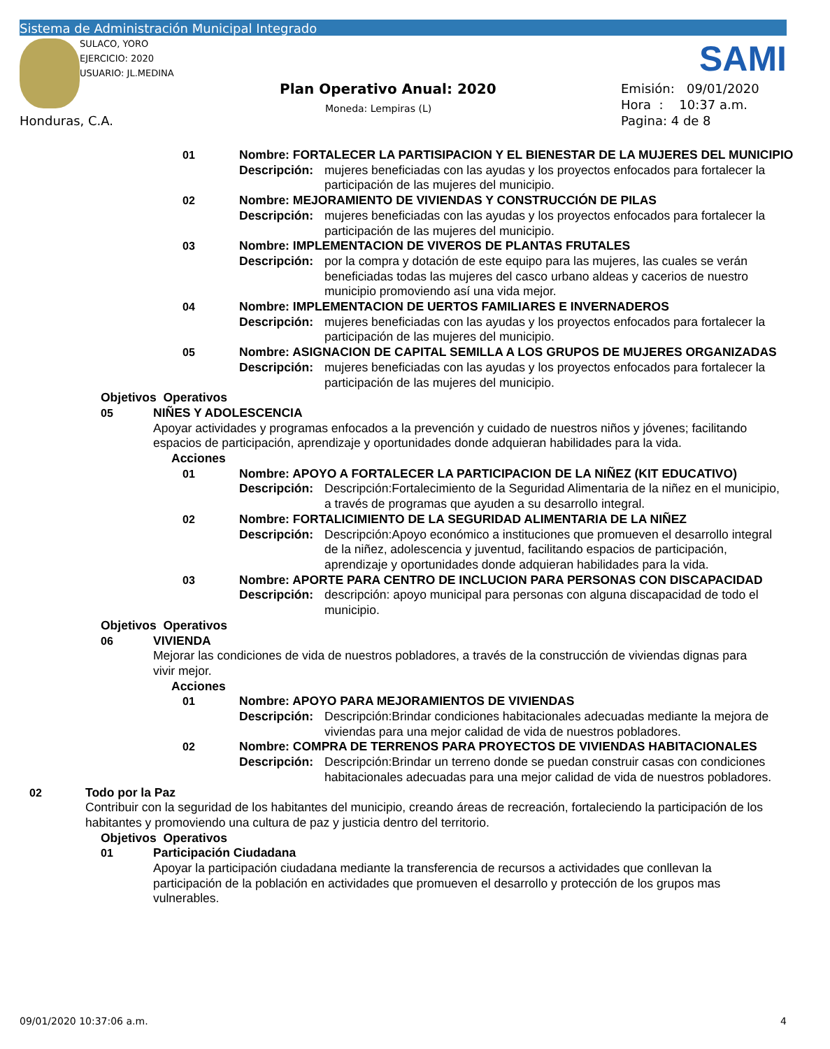Sistema de Administración Municipal Integrado
SULACO, YORO
EJERCICIO: 2020
USUARIO: JL.MEDINA
SAMI
Plan Operativo Anual: 2020
Moneda: Lempiras (L)
Emisión: 09/01/2020
Hora : 10:37 a.m.
Pagina: 4 de 8
Honduras, C.A.
01 Nombre: FORTALECER LA PARTISIPACION Y EL BIENESTAR DE LA MUJERES DEL MUNICIPIO
Descripción: mujeres beneficiadas con las ayudas y los proyectos enfocados para fortalecer la participación de las mujeres del municipio.
02 Nombre: MEJORAMIENTO DE VIVIENDAS Y CONSTRUCCIÓN DE PILAS
Descripción: mujeres beneficiadas con las ayudas y los proyectos enfocados para fortalecer la participación de las mujeres del municipio.
03 Nombre: IMPLEMENTACION DE VIVEROS DE PLANTAS FRUTALES
Descripción: por la compra y dotación de este equipo para las mujeres, las cuales se verán beneficiadas todas las mujeres del casco urbano aldeas y cacerios de nuestro municipio promoviendo así una vida mejor.
04 Nombre: IMPLEMENTACION DE UERTOS FAMILIARES E INVERNADEROS
Descripción: mujeres beneficiadas con las ayudas y los proyectos enfocados para fortalecer la participación de las mujeres del municipio.
05 Nombre: ASIGNACION DE CAPITAL SEMILLA A LOS GRUPOS DE MUJERES ORGANIZADAS
Descripción: mujeres beneficiadas con las ayudas y los proyectos enfocados para fortalecer la participación de las mujeres del municipio.
Objetivos Operativos
05 NIÑES Y ADOLESCENCIA
Apoyar actividades y programas enfocados a la prevención y cuidado de nuestros niños y jóvenes; facilitando espacios de participación, aprendizaje y oportunidades donde adquieran habilidades para la vida.
Acciones
01 Nombre: APOYO A FORTALECER LA PARTICIPACION DE LA NIÑEZ (KIT EDUCATIVO)
Descripción: Descripción:Fortalecimiento de la Seguridad Alimentaria de la niñez en el municipio, a través de programas que ayuden a su desarrollo integral.
02 Nombre: FORTALICIMIENTO DE LA SEGURIDAD ALIMENTARIA DE LA NIÑEZ
Descripción: Descripción:Apoyo económico a instituciones que promueven el desarrollo integral de la niñez, adolescencia y juventud, facilitando espacios de participación, aprendizaje y oportunidades donde adquieran habilidades para la vida.
03 Nombre: APORTE PARA CENTRO DE INCLUCION PARA PERSONAS CON DISCAPACIDAD
Descripción: descripción: apoyo municipal para personas con alguna discapacidad de todo el municipio.
Objetivos Operativos
06 VIVIENDA
Mejorar las condiciones de vida de nuestros pobladores, a través de la construcción de viviendas dignas para vivir mejor.
Acciones
01 Nombre: APOYO PARA MEJORAMIENTOS DE VIVIENDAS
Descripción: Descripción:Brindar condiciones habitacionales adecuadas mediante la mejora de viviendas para una mejor calidad de vida de nuestros pobladores.
02 Nombre: COMPRA DE TERRENOS PARA PROYECTOS DE VIVIENDAS HABITACIONALES
Descripción: Descripción:Brindar un terreno donde se puedan construir casas con condiciones habitacionales adecuadas para una mejor calidad de vida de nuestros pobladores.
02 Todo por la Paz
Contribuir con la seguridad de los habitantes del municipio, creando áreas de recreación, fortaleciendo la participación de los habitantes y promoviendo una cultura de paz y justicia dentro del territorio.
Objetivos Operativos
01 Participación Ciudadana
Apoyar la participación ciudadana mediante la transferencia de recursos a actividades que conllevan la participación de la población en actividades que promueven el desarrollo y protección de los grupos mas vulnerables.
09/01/2020 10:37:06 a.m. 4